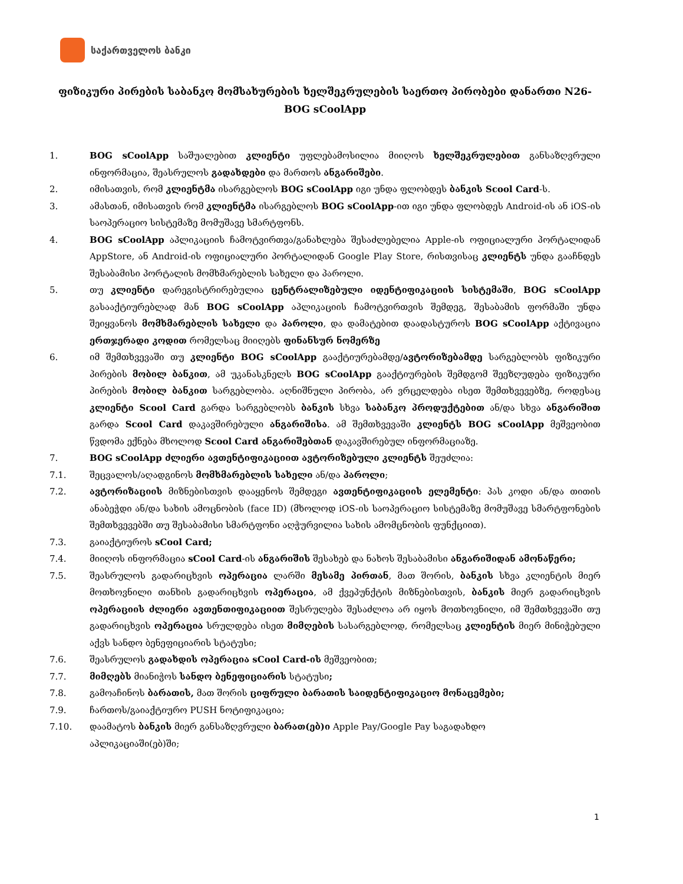საქართველოს ბანკი
ფიზიკური პირების საბანკო მომსახურების ხელშეკრულების საერთო პირობები დანართი N26- BOG sCoolApp
1. BOG sCoolApp საშუალებით კლიენტი უფლებამოსილია მიიღოს ხელშეკრულებით განსაზღვრული ინფორმაცია, შეასრულოს გადახდები და მართოს ანგარიშები.
2. იმისათვის, რომ კლიენტმა ისარგებლოს BOG sCoolApp იგი უნდა ფლობდეს ბანკის Scool Card-ს.
3. ამასთან, იმისათვის რომ კლიენტმა ისარგებლოს BOG sCoolApp-ით იგი უნდა ფლობდეს Android-ის ან iOS-ის საოპერაციო სისტემაზე მომუშავე სმარტფონს.
4. BOG sCoolApp აპლიკაციის ჩამოტვირთვა/განახლება შესაძლებელია Apple-ის ოფიციალური პორტალიდან AppStore, ან Android-ის ოფიციალური პორტალიდან Google Play Store, რისთვისაც კლიენტს უნდა გააჩნდეს შესაბამისი პორტალის მომხმარებლის სახელი და პაროლი.
5. თუ კლიენტი დარეგისტრირებულია ცენტრალიზებული იდენტიფიკაციის სისტემაში, BOG sCoolApp გასააქტიურებლად მან BOG sCoolApp აპლიკაციის ჩამოტვირთვის შემდეგ, შესაბამის ფორმაში უნდა შეიყვანოს მომხმარებლის სახელი და პაროლი, და დამატებით დაადასტუროს BOG sCoolApp აქტივაცია ერთჯერადი კოდით რომელსაც მიიღებს ფინანსურ ნომერზე
6. იმ შემთხვევაში თუ კლიენტი BOG sCoolApp გააქტიურებამდე/ავტორიზებამდე სარგებლობს ფიზიკური პირების მობილ ბანკით, ამ უკანასკნელს BOG sCoolApp გააქტიურების შემდგომ შეეზღუდება ფიზიკური პირების მობილ ბანკით სარგებლობა. აღნიშნული პირობა, არ ვრცელდება ისეთ შემთხვევებზე, როდესაც კლიენტი Scool Card გარდა სარგებლობს ბანკის სხვა საბანკო პროდუქტებით ან/და სხვა ანგარიშით გარდა Scool Card დაკავშირებული ანგარიშისა. ამ შემთხვევაში კლიენტს BOG sCoolApp მეშვეობით წვდომა ექნება მხოლოდ Scool Card ანგარიშებთან დაკავშირებულ ინფორმაციაზე.
7. BOG sCoolApp ძლიერი ავთენტიფიკაციით ავტორიზებული კლიენტს შეუძლია:
7.1. შეცვალოს/აღადგინოს მომხმარებლის სახელი ან/და პაროლი;
7.2. ავტორიზაციის მიზნებისთვის დააყენოს შემდეგი ავთენტიფიკაციის ელემენტი: პას კოდი ან/და თითის ანაბეჭდი ან/და სახის ამოცნობის (face ID) (მხოლოდ iOS-ის საოპერაციო სისტემაზე მომუშავე სმარტფონების შემთხვევებში თუ შესაბამისი სმარტფონი აღჭურვილია სახის ამომცნობის ფუნქციით).
7.3. გაიაქტიუროს sCool Card;
7.4. მიიღოს ინფორმაცია sCool Card-ის ანგარიშის შესახებ და ნახოს შესაბამისი ანგარიშიდან ამონაწერი;
7.5. შეასრულოს გადარიცხვის ოპერაცია ლარში მესამე პირთან, მათ შორის, ბანკის სხვა კლიენტის მიერ მოთხოვნილი თანხის გადარიცხვის ოპერაცია, ამ ქვეპუნქტის მიზნებისთვის, ბანკის მიერ გადარიცხვის ოპერაციის ძლიერი ავთენთიფიკაციით შესრულება შესაძლოა არ იყოს მოთხოვნილი, იმ შემთხვევაში თუ გადარიცხვის ოპერაცია სრულდება ისეთ მიმღების სასარგებლოდ, რომელსაც კლიენტის მიერ მინიჭებული აქვს სანდო ბენეფიციარის სტატუსი;
7.6. შეასრულოს გადახდის ოპერაცია sCool Card-ის მეშვეობით;
7.7. მიმღებს მიანიჭოს სანდო ბენეფიციარის სტატუსი;
7.8. გამოაჩინოს ბარათის, მათ შორის ციფრული ბარათის საიდენტიფიკაციო მონაცემები;
7.9. ჩართოს/გაიაქტიურო PUSH ნოტიფიკაცია;
7.10. დაამატოს ბანკის მიერ განსაზღვრული ბარათ(ებ)ი Apple Pay/Google Pay საგადახდო
აპლიკაციაში(ებ)ში;
1